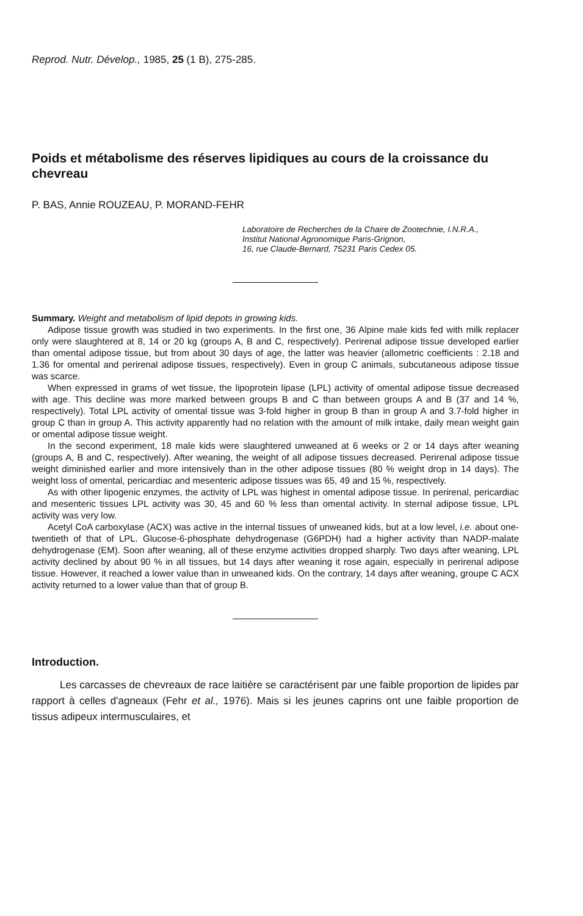Reprod. Nutr. Dévelop., 1985, 25 (1 B), 275-285.
Poids et métabolisme des réserves lipidiques au cours de la croissance du chevreau
P. BAS, Annie ROUZEAU, P. MORAND-FEHR
Laboratoire de Recherches de la Chaire de Zootechnie, I.N.R.A.,
Institut National Agronomique Paris-Grignon,
16, rue Claude-Bernard, 75231 Paris Cedex 05.
Summary. Weight and metabolism of lipid depots in growing kids.
Adipose tissue growth was studied in two experiments. In the first one, 36 Alpine male kids fed with milk replacer only were slaughtered at 8, 14 or 20 kg (groups A, B and C, respectively). Perirenal adipose tissue developed earlier than omental adipose tissue, but from about 30 days of age, the latter was heavier (allometric coefficients : 2.18 and 1.36 for omental and perirenal adipose tissues, respectively). Even in group C animals, subcutaneous adipose tissue was scarce.
When expressed in grams of wet tissue, the lipoprotein lipase (LPL) activity of omental adipose tissue decreased with age. This decline was more marked between groups B and C than between groups A and B (37 and 14 %, respectively). Total LPL activity of omental tissue was 3-fold higher in group B than in group A and 3.7-fold higher in group C than in group A. This activity apparently had no relation with the amount of milk intake, daily mean weight gain or omental adipose tissue weight.
In the second experiment, 18 male kids were slaughtered unweaned at 6 weeks or 2 or 14 days after weaning (groups A, B and C, respectively). After weaning, the weight of all adipose tissues decreased. Perirenal adipose tissue weight diminished earlier and more intensively than in the other adipose tissues (80 % weight drop in 14 days). The weight loss of omental, pericardiac and mesenteric adipose tissues was 65, 49 and 15 %, respectively.
As with other lipogenic enzymes, the activity of LPL was highest in omental adipose tissue. In perirenal, pericardiac and mesenteric tissues LPL activity was 30, 45 and 60 % less than omental activity. In sternal adipose tissue, LPL activity was very low.
Acetyl CoA carboxylase (ACX) was active in the internal tissues of unweaned kids, but at a low level, i.e. about one-twentieth of that of LPL. Glucose-6-phosphate dehydrogenase (G6PDH) had a higher activity than NADP-malate dehydrogenase (EM). Soon after weaning, all of these enzyme activities dropped sharply. Two days after weaning, LPL activity declined by about 90 % in all tissues, but 14 days after weaning it rose again, especially in perirenal adipose tissue. However, it reached a lower value than in unweaned kids. On the contrary, 14 days after weaning, groupe C ACX activity returned to a lower value than that of group B.
Introduction.
Les carcasses de chevreaux de race laitière se caractérisent par une faible proportion de lipides par rapport à celles d'agneaux (Fehr et al., 1976). Mais si les jeunes caprins ont une faible proportion de tissus adipeux intermusculaires, et